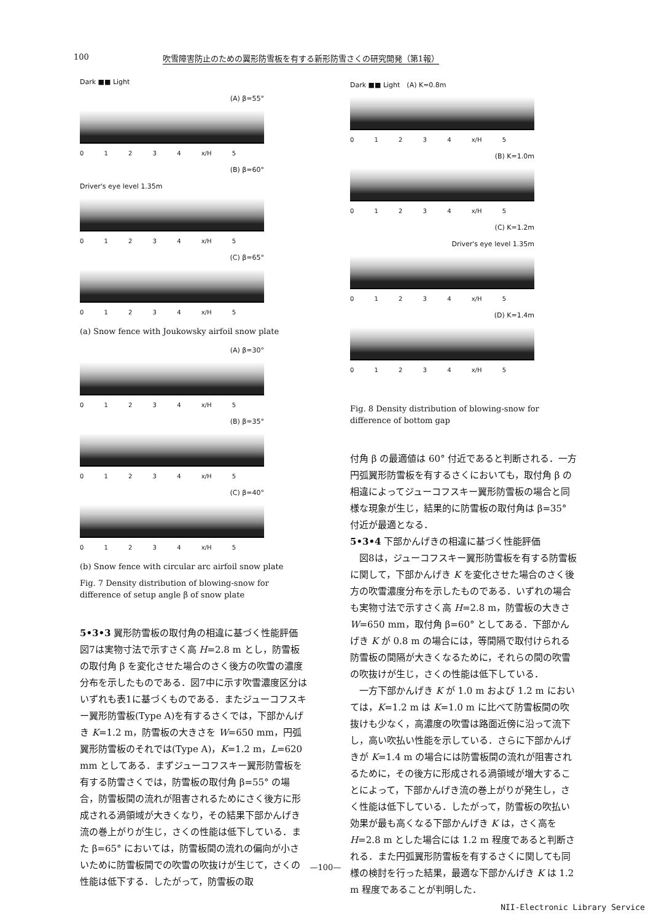100 吹雪障害防止のための翼形防雪板を有する新形防雪さくの研究開発（第1報）
Dark ■■ Light
(A) β=55°
0 1 2 3 4 x/H 5
(B) β=60°
Driver's eye level 1.35m
0 1 2 3 4 x/H 5
(C) β=65°
0 1 2 3 4 x/H 5
(a) Snow fence with Joukowsky airfoil snow plate
(A) β=30°
0 1 2 3 4 x/H 5
(B) β=35°
0 1 2 3 4 x/H 5
(C) β=40°
0 1 2 3 4 x/H 5
(b) Snow fence with circular arc airfoil snow plate
Fig. 7 Density distribution of blowing-snow for difference of setup angle β of snow plate
5•3•3 翼形防雪板の取付角の相違に基づく性能評価　図7は実物寸法で示すさく高 H=2.8 m とし，防雪板の取付角 β を変化させた場合のさく後方の吹雪の濃度分布を示したものである．図7中に示す吹雪濃度区分はいずれも表1に基づくものである．またジューコフスキー翼形防雪板(Type A)を有するさくでは，下部かんげき K=1.2 m，防雪板の大きさを W=650 mm，円弧翼形防雪板のそれでは(Type A)，K=1.2 m，L=620 mm としてある．まずジューコフスキー翼形防雪板を有する防雪さくでは，防雪板の取付角 β=55° の場合，防雪板間の流れが阻害されるためにさく後方に形成される渦領域が大きくなり，その結果下部かんげき流の巻上がりが生じ，さくの性能は低下している．また β=65° においては，防雪板間の流れの偏向が小さいために防雪板間での吹雪の吹抜けが生じて，さくの性能は低下する．したがって，防雪板の取
Dark ■■ Light　(A) K=0.8m
0 1 2 3 4 x/H 5
(B) K=1.0m
0 1 2 3 4 x/H 5
(C) K=1.2m
Driver's eye level 1.35m
0 1 2 3 4 x/H 5
(D) K=1.4m
0 1 2 3 4 x/H 5
Fig. 8 Density distribution of blowing-snow for difference of bottom gap
付角 β の最適値は 60° 付近であると判断される．一方円弧翼形防雪板を有するさくにおいても，取付角 β の相違によってジューコフスキー翼形防雪板の場合と同様な現象が生じ，結果的に防雪板の取付角は β=35° 付近が最適となる．
5•3•4 下部かんげきの相違に基づく性能評価
　図8は，ジューコフスキー翼形防雪板を有する防雪板に関して，下部かんげき K を変化させた場合のさく後方の吹雪濃度分布を示したものである．いずれの場合も実物寸法で示すさく高 H=2.8 m，防雪板の大きさ W=650 mm，取付角 β=60° としてある．下部かんげき K が 0.8 m の場合には，等間隔で取付けられる防雪板の間隔が大きくなるために，それらの間の吹雪の吹抜けが生じ，さくの性能は低下している．
　一方下部かんげき K が 1.0 m および 1.2 m においては，K=1.2 m は K=1.0 m に比べて防雪板間の吹抜けも少なく，高濃度の吹雪は路面近傍に沿って流下し，高い吹払い性能を示している．さらに下部かんげきが K=1.4 m の場合には防雪板間の流れが阻害されるために，その後方に形成される渦領域が増大することによって，下部かんげき流の巻上がりが発生し，さく性能は低下している．したがって，防雪板の吹払い効果が最も高くなる下部かんげき K は，さく高を H=2.8 m とした場合には 1.2 m 程度であると判断される．また円弧翼形防雪板を有するさくに関しても同様の検討を行った結果，最適な下部かんげき K は 1.2 m 程度であることが判明した．
—100—
NII-Electronic Library Service